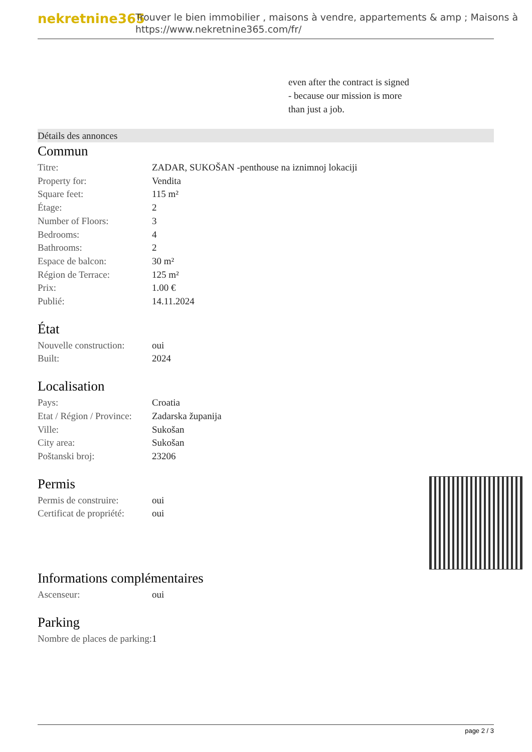nekretnine365
Trouver le bien immobilier , maisons à vendre, appartements & amp ; Maisons à
https://www.nekretnine365.com/fr/
even after the contract is signed
- because our mission is more
than just a job.
Détails des annonces
Commun
| Titre: | ZADAR, SUKOŠAN -penthouse na iznimnoj lokaciji |
| Property for: | Vendita |
| Square feet: | 115 m² |
| Étage: | 2 |
| Number of Floors: | 3 |
| Bedrooms: | 4 |
| Bathrooms: | 2 |
| Espace de balcon: | 30 m² |
| Région de Terrace: | 125 m² |
| Prix: | 1.00 € |
| Publié: | 14.11.2024 |
État
| Nouvelle construction: | oui |
| Built: | 2024 |
Localisation
| Pays: | Croatia |
| Etat / Région / Province: | Zadarska županija |
| Ville: | Sukošan |
| City area: | Sukošan |
| Poštanski broj: | 23206 |
Permis
| Permis de construire: | oui |
| Certificat de propriété: | oui |
Informations complémentaires
| Ascenseur: | oui |
Parking
| Nombre de places de parking: | 1 |
page 2 / 3